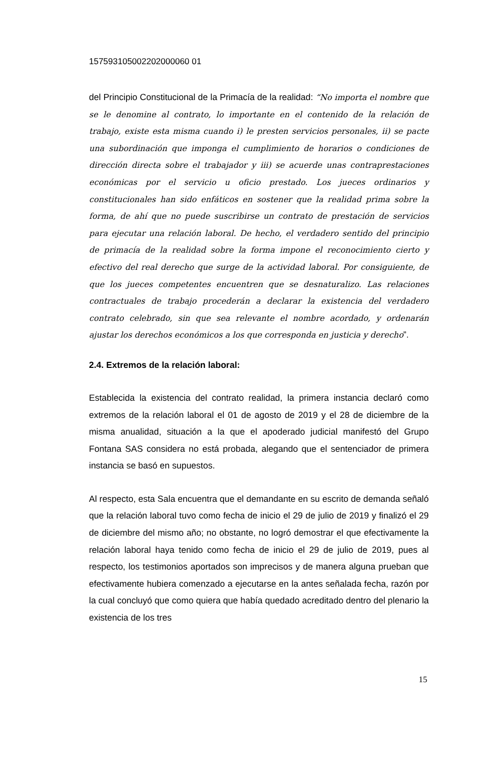15759310500220200006​0 01
del Principio Constitucional de la Primacía de la realidad: “No importa el nombre que se le denomine al contrato, lo importante en el contenido de la relación de trabajo, existe esta misma cuando i) le presten servicios personales, ii) se pacte una subordinación que imponga el cumplimiento de horarios o condiciones de dirección directa sobre el trabajador y iii) se acuerde unas contraprestaciones económicas por el servicio u oficio prestado. Los jueces ordinarios y constitucionales han sido enfáticos en sostener que la realidad prima sobre la forma, de ahí que no puede suscribirse un contrato de prestación de servicios para ejecutar una relación laboral. De hecho, el verdadero sentido del principio de primacía de la realidad sobre la forma impone el reconocimiento cierto y efectivo del real derecho que surge de la actividad laboral. Por consiguiente, de que los jueces competentes encuentren que se desnaturalizo. Las relaciones contractuales de trabajo procederán a declarar la existencia del verdadero contrato celebrado, sin que sea relevante el nombre acordado, y ordenarán ajustar los derechos económicos a los que corresponda en justicia y derecho”.
2.4. Extremos de la relación laboral:
Establecida la existencia del contrato realidad, la primera instancia declaró como extremos de la relación laboral el 01 de agosto de 2019 y el 28 de diciembre de la misma anualidad, situación a la que el apoderado judicial manifestó del Grupo Fontana SAS considera no está probada, alegando que el sentenciador de primera instancia se basó en supuestos.
Al respecto, esta Sala encuentra que el demandante en su escrito de demanda señaló que la relación laboral tuvo como fecha de inicio el 29 de julio de 2019 y finalizó el 29 de diciembre del mismo año; no obstante, no logró demostrar el que efectivamente la relación laboral haya tenido como fecha de inicio el 29 de julio de 2019, pues al respecto, los testimonios aportados son imprecisos y de manera alguna prueban que efectivamente hubiera comenzado a ejecutarse en la antes señalada fecha, razón por la cual concluyó que como quiera que había quedado acreditado dentro del plenario la existencia de los tres
15